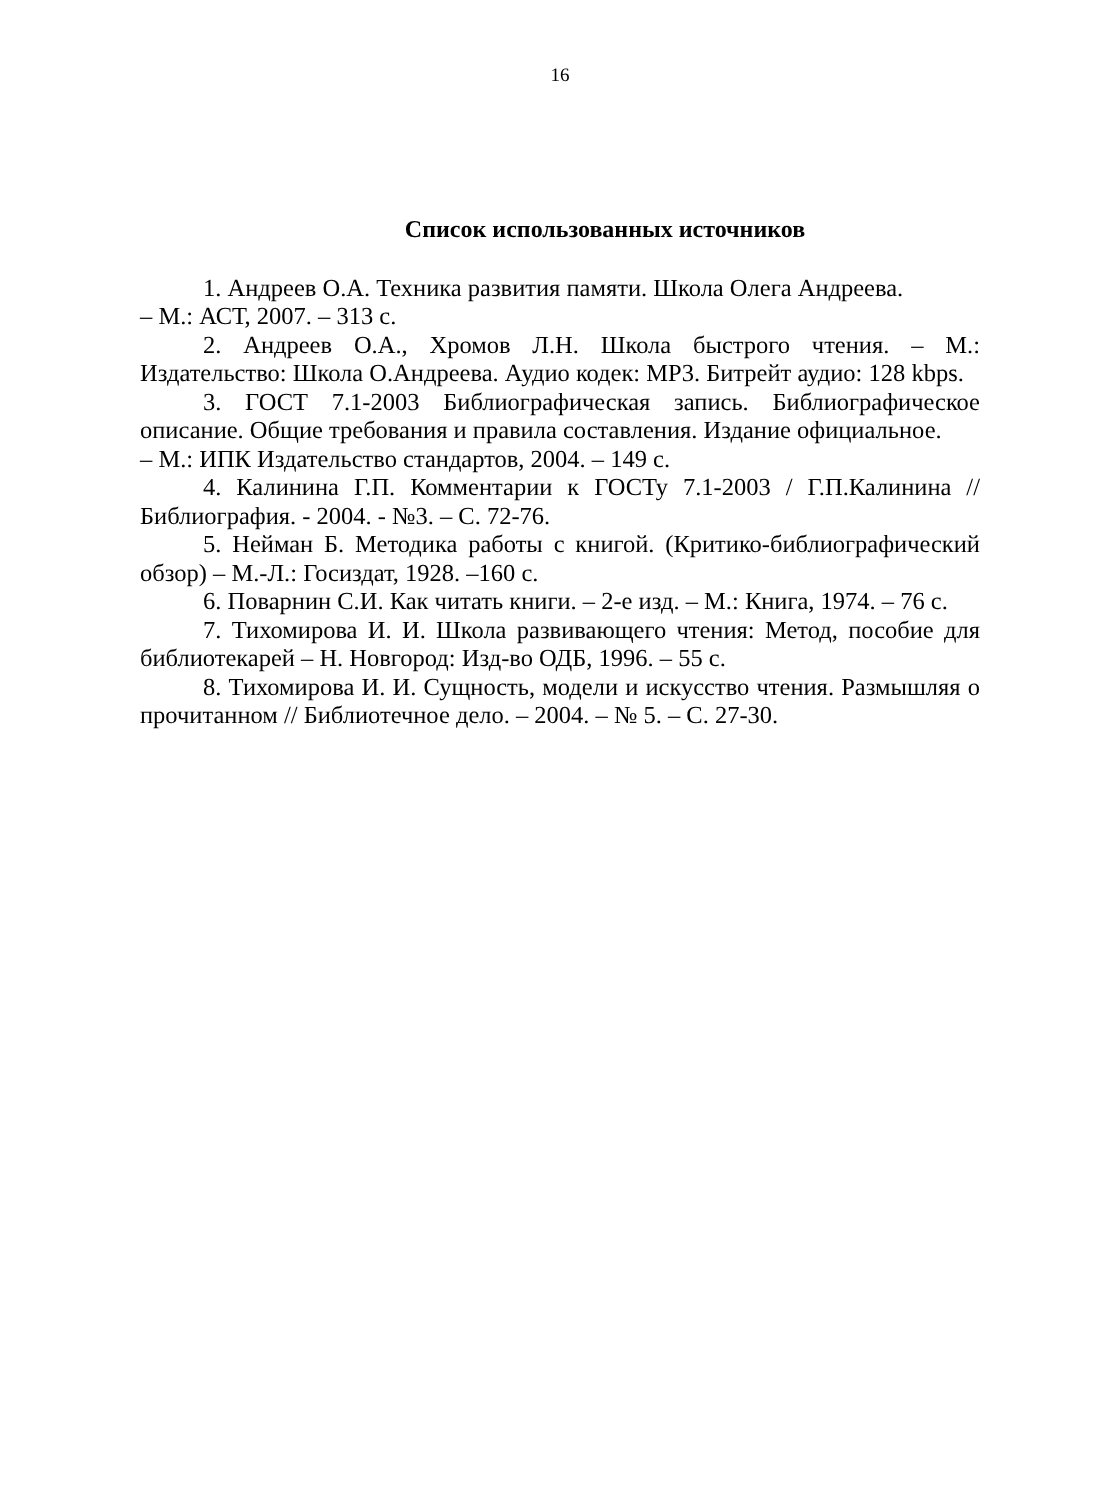16
Список использованных источников
1. Андреев О.А. Техника развития памяти. Школа Олега Андреева.
– М.: АСТ, 2007. – 313 с.
2. Андреев О.А., Хромов Л.Н. Школа быстрого чтения. – М.: Издательство: Школа О.Андреева. Аудио кодек: MP3. Битрейт аудио: 128 kbps.
3. ГОСТ 7.1-2003 Библиографическая запись. Библиографическое описание. Общие требования и правила составления. Издание официальное.
– М.: ИПК Издательство стандартов, 2004. – 149 с.
4. Калинина Г.П. Комментарии к ГОСТу 7.1-2003 / Г.П.Калинина // Библиография. - 2004. - №3. – С. 72-76.
5. Нейман Б. Методика работы с книгой. (Критико-библиографический обзор) – М.-Л.: Госиздат, 1928. –160 с.
6. Поварнин С.И. Как читать книги. – 2-е изд. – М.: Книга, 1974. – 76 с.
7. Тихомирова И. И. Школа развивающего чтения: Метод, пособие для библиотекарей – Н. Новгород: Изд-во ОДБ, 1996. – 55 с.
8. Тихомирова И. И. Сущность, модели и искусство чтения. Размышляя о прочитанном // Библиотечное дело. – 2004. – № 5. – С. 27-30.